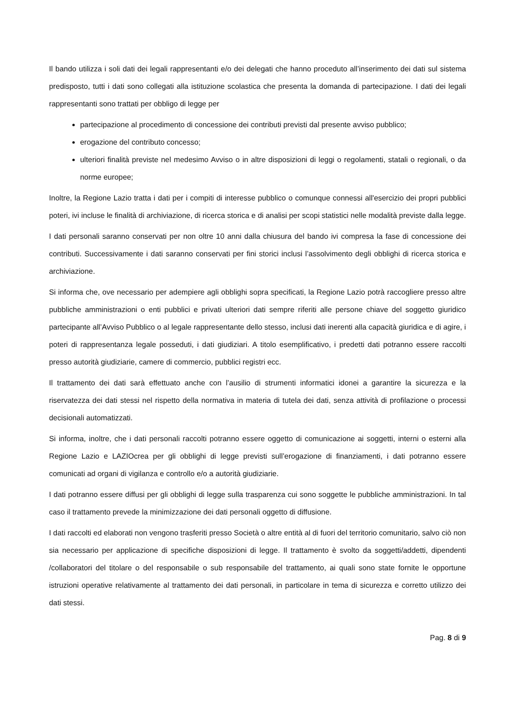Il bando utilizza i soli dati dei legali rappresentanti e/o dei delegati che hanno proceduto all’inserimento dei dati sul sistema predisposto, tutti i dati sono collegati alla istituzione scolastica che presenta la domanda di partecipazione. I dati dei legali rappresentanti sono trattati per obbligo di legge per
partecipazione al procedimento di concessione dei contributi previsti dal presente avviso pubblico;
erogazione del contributo concesso;
ulteriori finalità previste nel medesimo Avviso o in altre disposizioni di leggi o regolamenti, statali o regionali, o da norme europee;
Inoltre, la Regione Lazio tratta i dati per i compiti di interesse pubblico o comunque connessi all'esercizio dei propri pubblici poteri, ivi incluse le finalità di archiviazione, di ricerca storica e di analisi per scopi statistici nelle modalità previste dalla legge.
I dati personali saranno conservati per non oltre 10 anni dalla chiusura del bando ivi compresa la fase di concessione dei contributi. Successivamente i dati saranno conservati per fini storici inclusi l’assolvimento degli obblighi di ricerca storica e archiviazione.
Si informa che, ove necessario per adempiere agli obblighi sopra specificati, la Regione Lazio potrà raccogliere presso altre pubbliche amministrazioni o enti pubblici e privati ulteriori dati sempre riferiti alle persone chiave del soggetto giuridico partecipante all’Avviso Pubblico o al legale rappresentante dello stesso, inclusi dati inerenti alla capacità giuridica e di agire, i poteri di rappresentanza legale posseduti, i dati giudiziari. A titolo esemplificativo, i predetti dati potranno essere raccolti presso autorità giudiziarie, camere di commercio, pubblici registri ecc.
Il trattamento dei dati sarà effettuato anche con l’ausilio di strumenti informatici idonei a garantire la sicurezza e la riservatezza dei dati stessi nel rispetto della normativa in materia di tutela dei dati, senza attività di profilazione o processi decisionali automatizzati.
Si informa, inoltre, che i dati personali raccolti potranno essere oggetto di comunicazione ai soggetti, interni o esterni alla Regione Lazio e LAZIOcrea per gli obblighi di legge previsti sull’erogazione di finanziamenti, i dati potranno essere comunicati ad organi di vigilanza e controllo e/o a autorità giudiziarie.
I dati potranno essere diffusi per gli obblighi di legge sulla trasparenza cui sono soggette le pubbliche amministrazioni. In tal caso il trattamento prevede la minimizzazione dei dati personali oggetto di diffusione.
I dati raccolti ed elaborati non vengono trasferiti presso Società o altre entità al di fuori del territorio comunitario, salvo ciò non sia necessario per applicazione di specifiche disposizioni di legge. Il trattamento è svolto da soggetti/addetti, dipendenti /collaboratori del titolare o del responsabile o sub responsabile del trattamento, ai quali sono state fornite le opportune istruzioni operative relativamente al trattamento dei dati personali, in particolare in tema di sicurezza e corretto utilizzo dei dati stessi.
Pag. 8 di 9